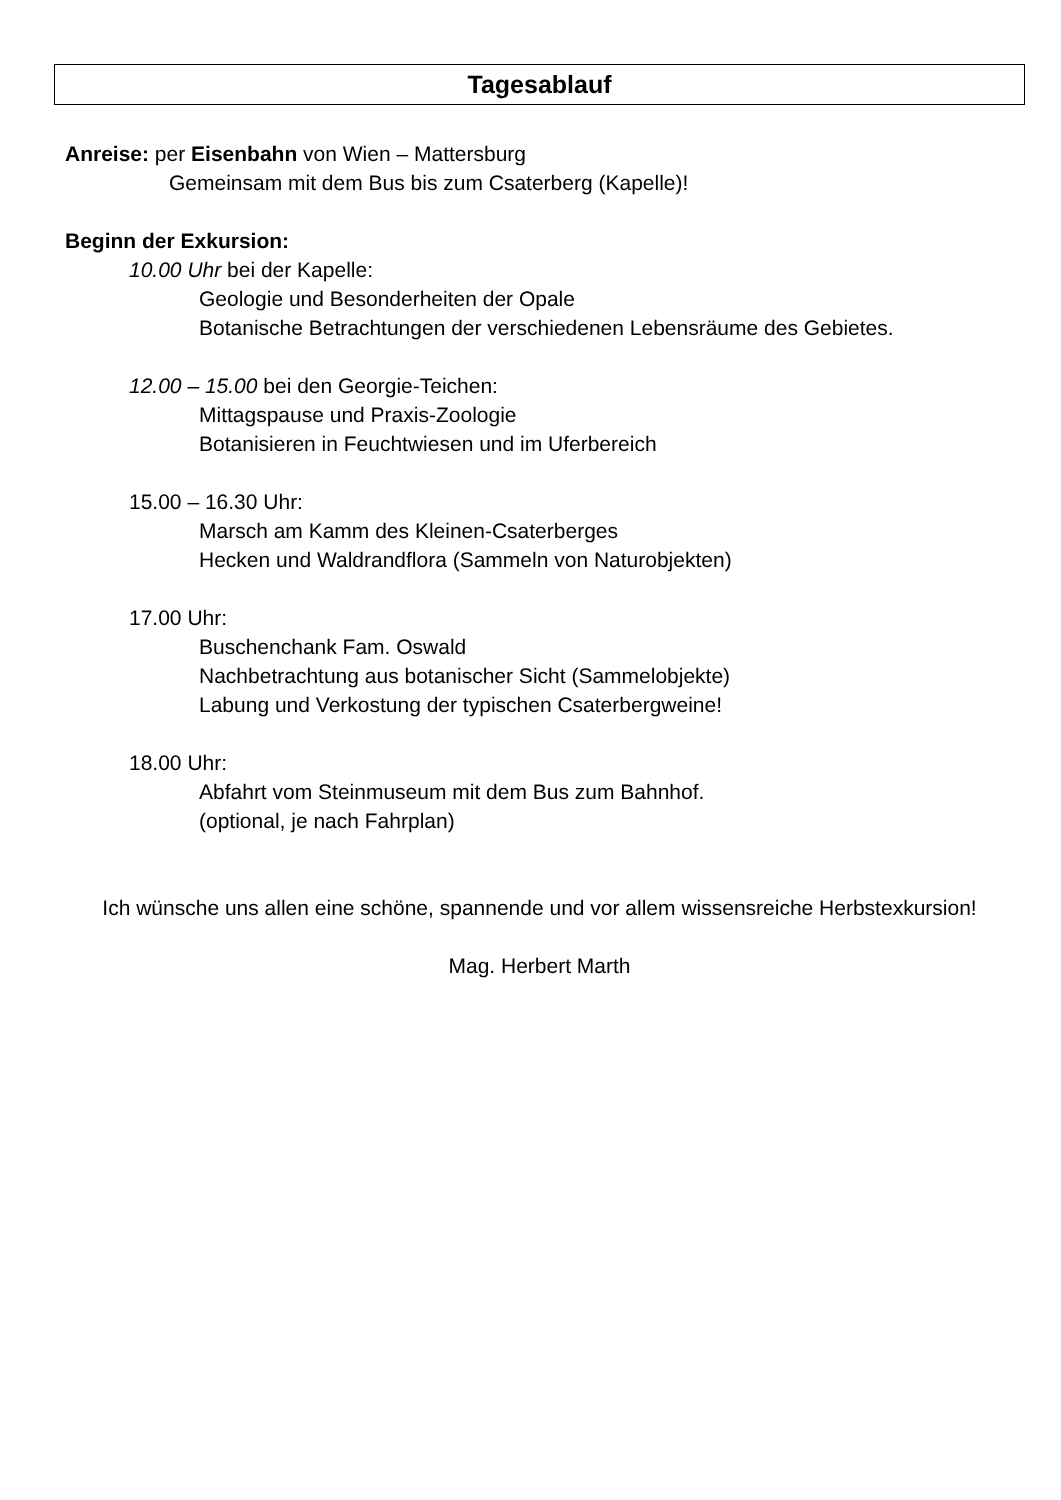Tagesablauf
Anreise: per Eisenbahn von Wien – Mattersburg
Gemeinsam mit dem Bus bis zum Csaterberg (Kapelle)!
Beginn der Exkursion:
10.00 Uhr bei der Kapelle:
Geologie und Besonderheiten der Opale
Botanische Betrachtungen der verschiedenen Lebensräume des Gebietes.
12.00 – 15.00 bei den Georgie-Teichen:
Mittagspause und Praxis-Zoologie
Botanisieren in Feuchtwiesen und im Uferbereich
15.00 – 16.30 Uhr:
Marsch am Kamm des Kleinen-Csaterberges
Hecken und Waldrandflora (Sammeln von Naturobjekten)
17.00 Uhr:
Buschenchank Fam. Oswald
Nachbetrachtung aus botanischer Sicht (Sammelobjekte)
Labung und Verkostung der typischen Csaterbergweine!
18.00 Uhr:
Abfahrt vom Steinmuseum mit dem Bus zum Bahnhof.
(optional, je nach Fahrplan)
Ich wünsche uns allen eine schöne, spannende und vor allem wissensreiche Herbstexkursion!
Mag. Herbert Marth